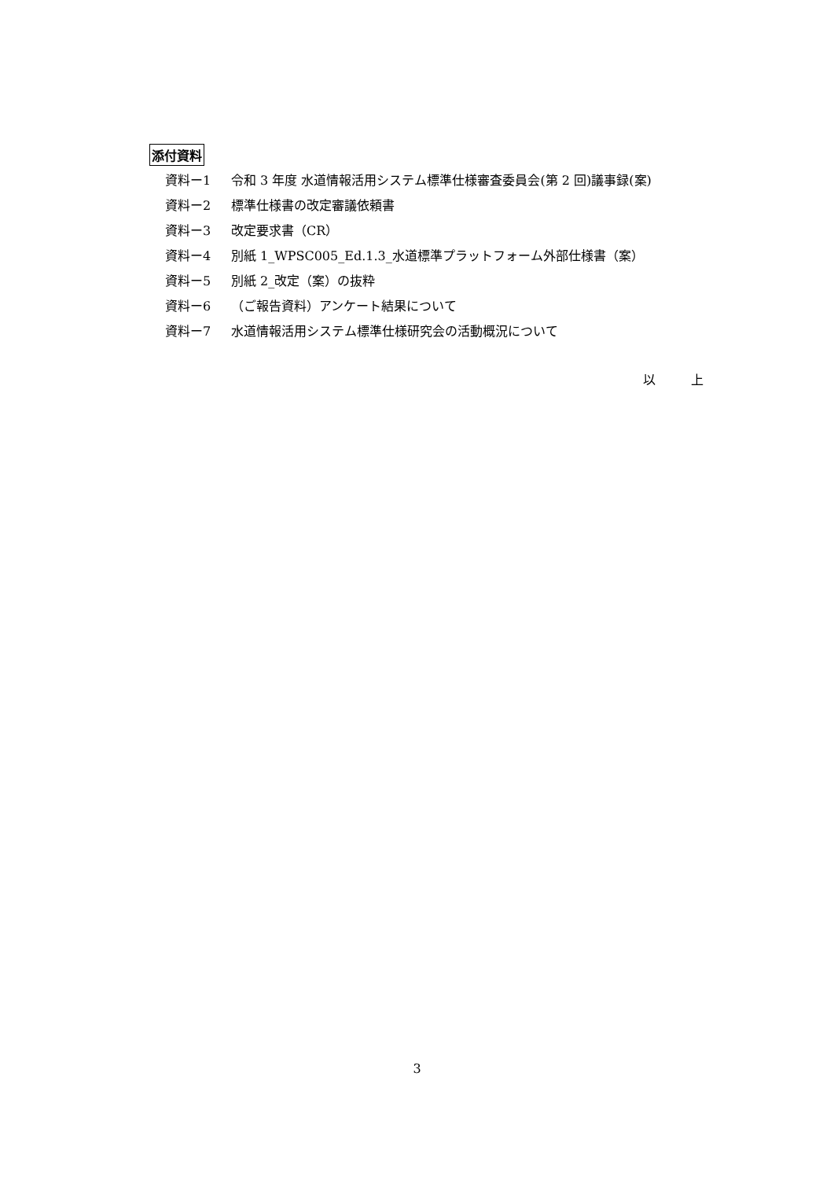添付資料
資料ー1 令和 3 年度 水道情報活用システム標準仕様審査委員会(第 2 回)議事録(案)
資料ー2 標準仕様書の改定審議依頼書
資料ー3 改定要求書（CR）
資料ー4 別紙 1_WPSC005_Ed.1.3_水道標準プラットフォーム外部仕様書（案）
資料ー5 別紙 2_改定（案）の抜粋
資料ー6 （ご報告資料）アンケート結果について
資料ー7 水道情報活用システム標準仕様研究会の活動概況について
以 上
3